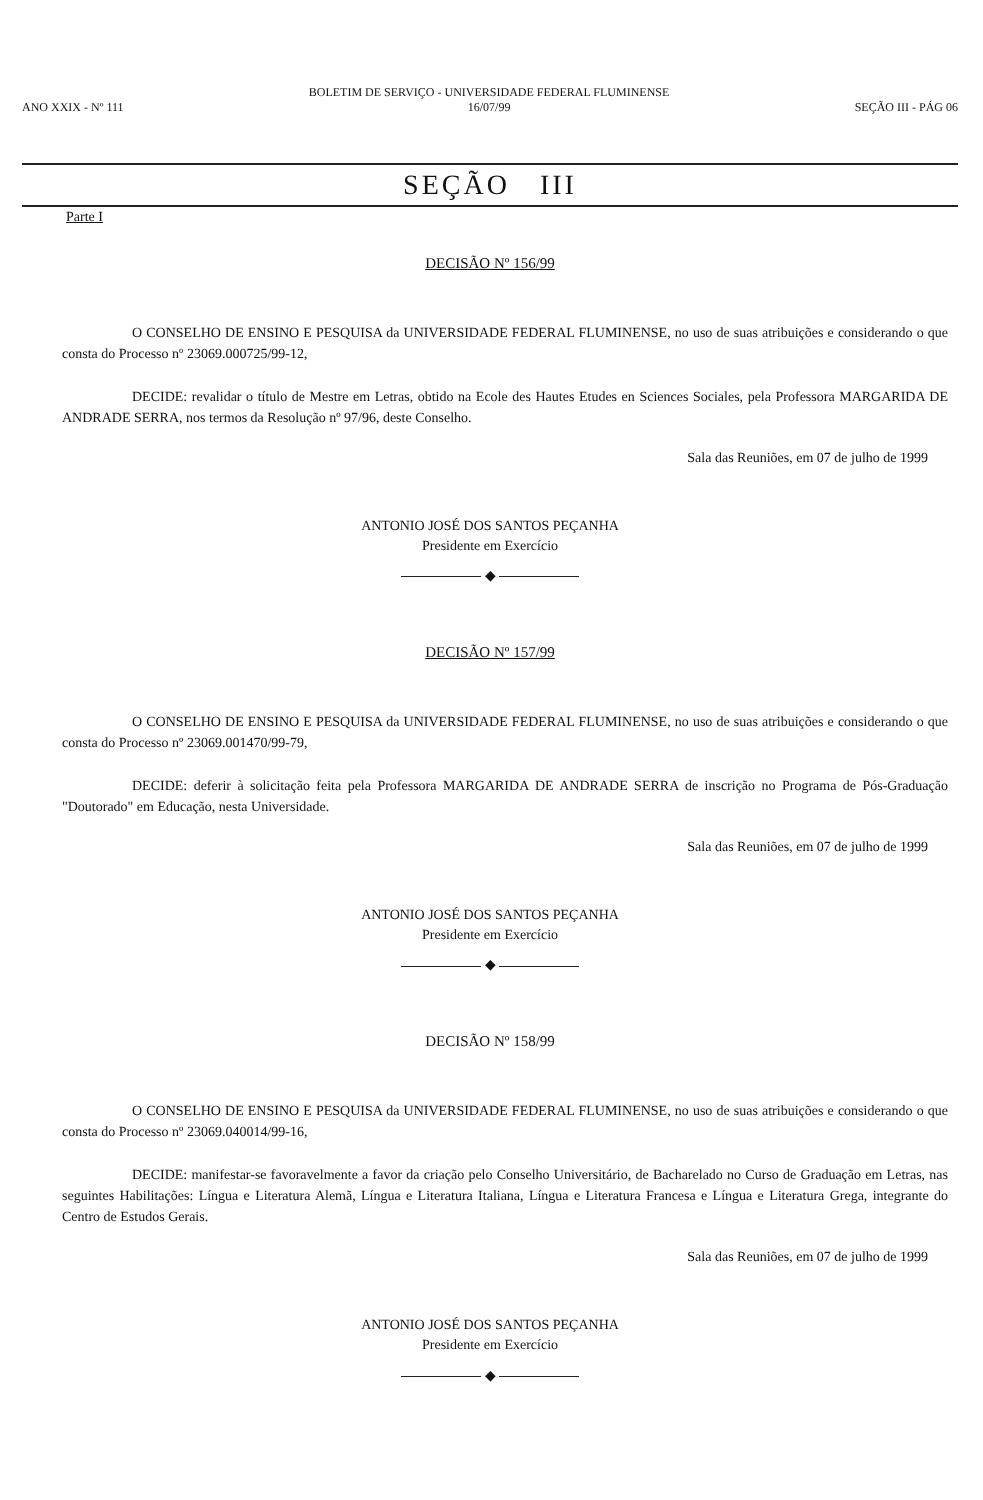ANO XXIX - Nº 111
BOLETIM DE SERVIÇO - UNIVERSIDADE FEDERAL FLUMINENSE
16/07/99
SEÇÃO III - PÁG 06
SEÇÃO III
Parte I
DECISÃO Nº 156/99
O CONSELHO DE ENSINO E PESQUISA da UNIVERSIDADE FEDERAL FLUMINENSE, no uso de suas atribuições e considerando o que consta do Processo nº 23069.000725/99-12,
DECIDE: revalidar o título de Mestre em Letras, obtido na Ecole des Hautes Etudes en Sciences Sociales, pela Professora MARGARIDA DE ANDRADE SERRA, nos termos da Resolução nº 97/96, deste Conselho.
Sala das Reuniões, em 07 de julho de 1999
ANTONIO JOSÉ DOS SANTOS PEÇANHA
Presidente em Exercício
◆
DECISÃO Nº 157/99
O CONSELHO DE ENSINO E PESQUISA da UNIVERSIDADE FEDERAL FLUMINENSE, no uso de suas atribuições e considerando o que consta do Processo nº 23069.001470/99-79,
DECIDE: deferir à solicitação feita pela Professora MARGARIDA DE ANDRADE SERRA de inscrição no Programa de Pós-Graduação "Doutorado" em Educação, nesta Universidade.
Sala das Reuniões, em 07 de julho de 1999
ANTONIO JOSÉ DOS SANTOS PEÇANHA
Presidente em Exercício
◆
DECISÃO Nº 158/99
O CONSELHO DE ENSINO E PESQUISA da UNIVERSIDADE FEDERAL FLUMINENSE, no uso de suas atribuições e considerando o que consta do Processo nº 23069.040014/99-16,
DECIDE: manifestar-se favoravelmente a favor da criação pelo Conselho Universitário, de Bacharelado no Curso de Graduação em Letras, nas seguintes Habilitações: Língua e Literatura Alemã, Língua e Literatura Italiana, Língua e Literatura Francesa e Língua e Literatura Grega, integrante do Centro de Estudos Gerais.
Sala das Reuniões, em 07 de julho de 1999
ANTONIO JOSÉ DOS SANTOS PEÇANHA
Presidente em Exercício
◆